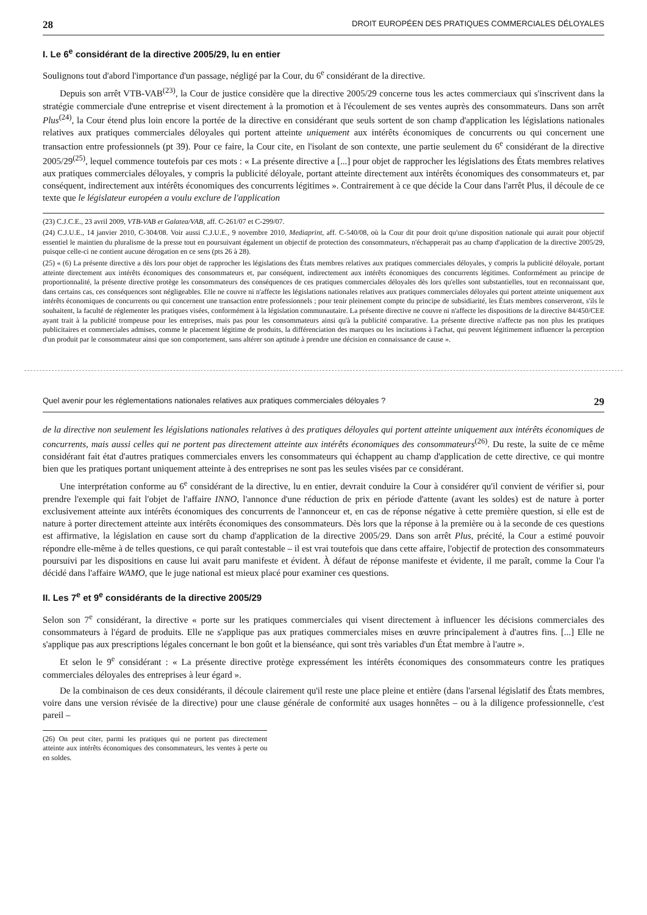28 DROIT EUROPÉEN DES PRATIQUES COMMERCIALES DÉLOYALES
I. Le 6<sup>e</sup> considérant de la directive 2005/29, lu en entier
Soulignons tout d'abord l'importance d'un passage, négligé par la Cour, du 6<sup>e</sup> considérant de la directive.
Depuis son arrêt VTB-VAB<sup>(23)</sup>, la Cour de justice considère que la directive 2005/29 concerne tous les actes commerciaux qui s'inscrivent dans la stratégie commerciale d'une entreprise et visent directement à la promotion et à l'écoulement de ses ventes auprès des consommateurs. Dans son arrêt Plus<sup>(24)</sup>, la Cour étend plus loin encore la portée de la directive en considérant que seuls sortent de son champ d'application les législations nationales relatives aux pratiques commerciales déloyales qui portent atteinte uniquement aux intérêts économiques de concurrents ou qui concernent une transaction entre professionnels (pt 39). Pour ce faire, la Cour cite, en l'isolant de son contexte, une partie seulement du 6<sup>e</sup> considérant de la directive 2005/29<sup>(25)</sup>, lequel commence toutefois par ces mots : « La présente directive a [...] pour objet de rapprocher les législations des États membres relatives aux pratiques commerciales déloyales, y compris la publicité déloyale, portant atteinte directement aux intérêts économiques des consommateurs et, par conséquent, indirectement aux intérêts économiques des concurrents légitimes ». Contrairement à ce que décide la Cour dans l'arrêt Plus, il découle de ce texte que le législateur européen a voulu exclure de l'application
(23) C.J.C.E., 23 avril 2009, VTB-VAB et Galatea/VAB, aff. C-261/07 et C-299/07.
(24) C.J.U.E., 14 janvier 2010, C-304/08. Voir aussi C.J.U.E., 9 novembre 2010, Mediaprint, aff. C-540/08, où la Cour dit pour droit qu'une disposition nationale qui aurait pour objectif essentiel le maintien du pluralisme de la presse tout en poursuivant également un objectif de protection des consommateurs, n'échapperait pas au champ d'application de la directive 2005/29, puisque celle-ci ne contient aucune dérogation en ce sens (pts 26 à 28).
(25) « (6) La présente directive a dès lors pour objet de rapprocher les législations des États membres relatives aux pratiques commerciales déloyales, y compris la publicité déloyale, portant atteinte directement aux intérêts économiques des consommateurs et, par conséquent, indirectement aux intérêts économiques des concurrents légitimes. Conformément au principe de proportionnalité, la présente directive protège les consommateurs des conséquences de ces pratiques commerciales déloyales dès lors qu'elles sont substantielles, tout en reconnaissant que, dans certains cas, ces conséquences sont négligeables. Elle ne couvre ni n'affecte les législations nationales relatives aux pratiques commerciales déloyales qui portent atteinte uniquement aux intérêts économiques de concurrents ou qui concernent une transaction entre professionnels ; pour tenir pleinement compte du principe de subsidiarité, les États membres conserveront, s'ils le souhaitent, la faculté de réglementer les pratiques visées, conformément à la législation communautaire. La présente directive ne couvre ni n'affecte les dispositions de la directive 84/450/CEE ayant trait à la publicité trompeuse pour les entreprises, mais pas pour les consommateurs ainsi qu'à la publicité comparative. La présente directive n'affecte pas non plus les pratiques publicitaires et commerciales admises, comme le placement légitime de produits, la différenciation des marques ou les incitations à l'achat, qui peuvent légitimement influencer la perception d'un produit par le consommateur ainsi que son comportement, sans altérer son aptitude à prendre une décision en connaissance de cause ».
Quel avenir pour les réglementations nationales relatives aux pratiques commerciales déloyales ? 29
de la directive non seulement les législations nationales relatives à des pratiques déloyales qui portent atteinte uniquement aux intérêts économiques de concurrents, mais aussi celles qui ne portent pas directement atteinte aux intérêts économiques des consommateurs<sup>(26)</sup>. Du reste, la suite de ce même considérant fait état d'autres pratiques commerciales envers les consommateurs qui échappent au champ d'application de cette directive, ce qui montre bien que les pratiques portant uniquement atteinte à des entreprises ne sont pas les seules visées par ce considérant.
Une interprétation conforme au 6<sup>e</sup> considérant de la directive, lu en entier, devrait conduire la Cour à considérer qu'il convient de vérifier si, pour prendre l'exemple qui fait l'objet de l'affaire INNO, l'annonce d'une réduction de prix en période d'attente (avant les soldes) est de nature à porter exclusivement atteinte aux intérêts économiques des concurrents de l'annonceur et, en cas de réponse négative à cette première question, si elle est de nature à porter directement atteinte aux intérêts économiques des consommateurs. Dès lors que la réponse à la première ou à la seconde de ces questions est affirmative, la législation en cause sort du champ d'application de la directive 2005/29. Dans son arrêt Plus, précité, la Cour a estimé pouvoir répondre elle-même à de telles questions, ce qui paraît contestable – il est vrai toutefois que dans cette affaire, l'objectif de protection des consommateurs poursuivi par les dispositions en cause lui avait paru manifeste et évident. À défaut de réponse manifeste et évidente, il me paraît, comme la Cour l'a décidé dans l'affaire WAMO, que le juge national est mieux placé pour examiner ces questions.
II. Les 7<sup>e</sup> et 9<sup>e</sup> considérants de la directive 2005/29
Selon son 7<sup>e</sup> considérant, la directive « porte sur les pratiques commerciales qui visent directement à influencer les décisions commerciales des consommateurs à l'égard de produits. Elle ne s'applique pas aux pratiques commerciales mises en œuvre principalement à d'autres fins. [...] Elle ne s'applique pas aux prescriptions légales concernant le bon goût et la bienséance, qui sont très variables d'un État membre à l'autre ».
Et selon le 9<sup>e</sup> considérant : « La présente directive protège expressément les intérêts économiques des consommateurs contre les pratiques commerciales déloyales des entreprises à leur égard ».
De la combinaison de ces deux considérants, il découle clairement qu'il reste une place pleine et entière (dans l'arsenal législatif des États membres, voire dans une version révisée de la directive) pour une clause générale de conformité aux usages honnêtes – ou à la diligence professionnelle, c'est pareil –
(26) On peut citer, parmi les pratiques qui ne portent pas directement atteinte aux intérêts économiques des consommateurs, les ventes à perte ou en soldes.